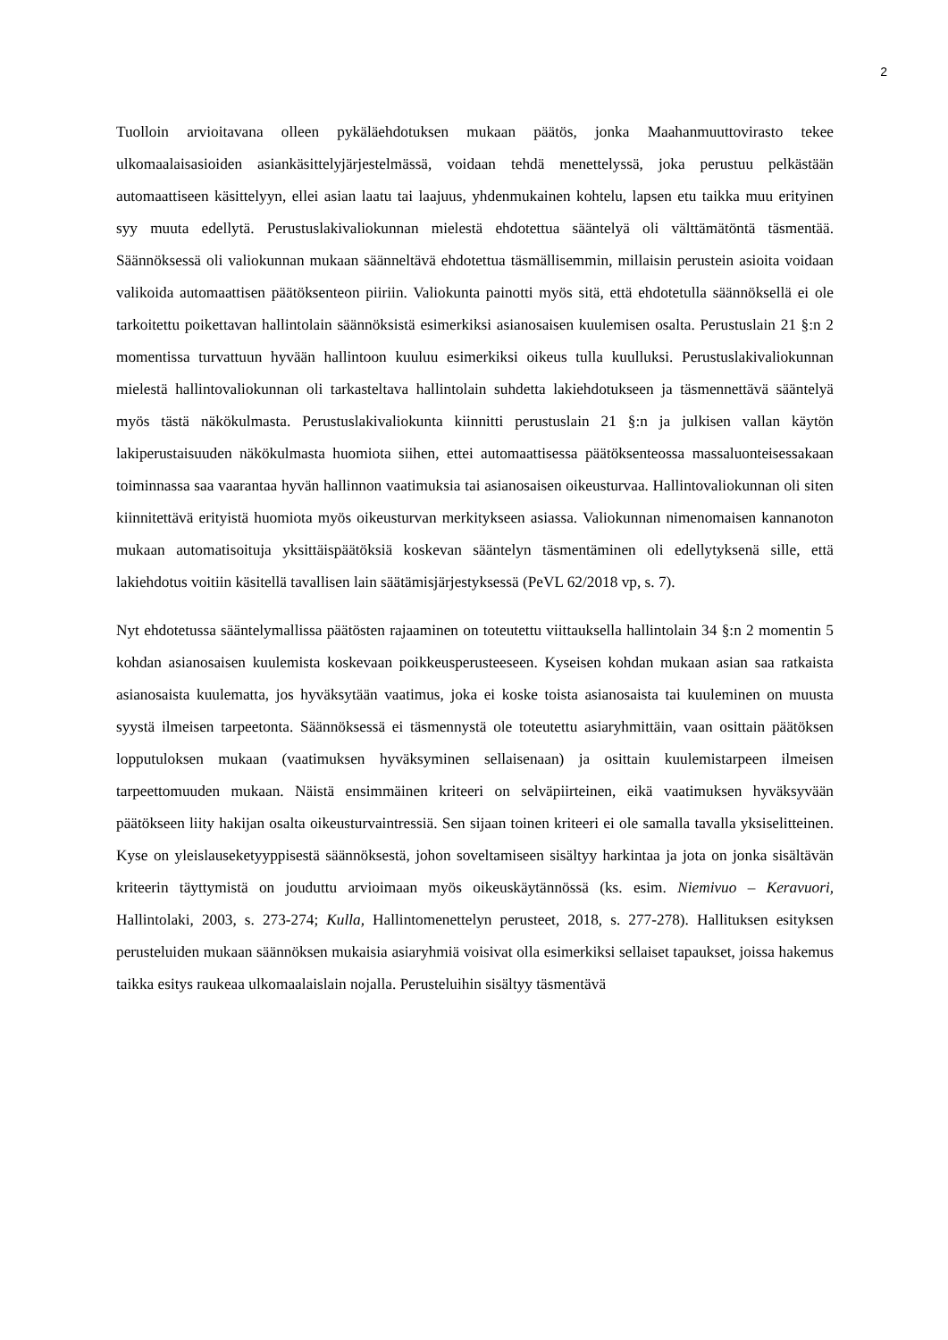2
Tuolloin arvioitavana olleen pykäläehdotuksen mukaan päätös, jonka Maahanmuuttovirasto tekee ulkomaalaisasioiden asiankäsittelyjärjestelmässä, voidaan tehdä menettelyssä, joka perustuu pelkästään automaattiseen käsittelyyn, ellei asian laatu tai laajuus, yhdenmukainen kohtelu, lapsen etu taikka muu erityinen syy muuta edellytä. Perustuslakivaliokunnan mielestä ehdotettua sääntelyä oli välttämätöntä täsmentää. Säännöksessä oli valiokunnan mukaan säänneltävä ehdotettua täsmällisemmin, millaisin perustein asioita voidaan valikoida automaattisen päätöksenteon piiriin. Valiokunta painotti myös sitä, että ehdotetulla säännöksellä ei ole tarkoitettu poikettavan hallintolain säännöksistä esimerkiksi asianosaisen kuulemisen osalta. Perustuslain 21 §:n 2 momentissa turvattuun hyvään hallintoon kuuluu esimerkiksi oikeus tulla kuulluksi. Perustuslakivaliokunnan mielestä hallintovaliokunnan oli tarkasteltava hallintolain suhdetta lakiehdotukseen ja täsmennettävä sääntelyä myös tästä näkökulmasta. Perustuslakivaliokunta kiinnitti perustuslain 21 §:n ja julkisen vallan käytön lakiperustaisuuden näkökulmasta huomiota siihen, ettei automaattisessa päätöksenteossa massaluonteisessakaan toiminnassa saa vaarantaa hyvän hallinnon vaatimuksia tai asianosaisen oikeusturvaa. Hallintovaliokunnan oli siten kiinnitettävä erityistä huomiota myös oikeusturvan merkitykseen asiassa. Valiokunnan nimenomaisen kannanoton mukaan automatisoituja yksittäispäätöksiä koskevan sääntelyn täsmentäminen oli edellytyksenä sille, että lakiehdotus voitiin käsitellä tavallisen lain säätämisjärjestyksessä (PeVL 62/2018 vp, s. 7).
Nyt ehdotetussa sääntelymallissa päätösten rajaaminen on toteutettu viittauksella hallintolain 34 §:n 2 momentin 5 kohdan asianosaisen kuulemista koskevaan poikkeusperusteeseen. Kyseisen kohdan mukaan asian saa ratkaista asianosaista kuulematta, jos hyväksytään vaatimus, joka ei koske toista asianosaista tai kuuleminen on muusta syystä ilmeisen tarpeetonta. Säännöksessä ei täsmennystä ole toteutettu asiaryhmittäin, vaan osittain päätöksen lopputuloksen mukaan (vaatimuksen hyväksyminen sellaisenaan) ja osittain kuulemistarpeen ilmeisen tarpeettomuuden mukaan. Näistä ensimmäinen kriteeri on selväpiirteinen, eikä vaatimuksen hyväksyvään päätökseen liity hakijan osalta oikeusturvaintressiä. Sen sijaan toinen kriteeri ei ole samalla tavalla yksiselitteinen. Kyse on yleislauseketyyppisestä säännöksestä, johon soveltamiseen sisältyy harkintaa ja jota on jonka sisältävän kriteerin täyttymistä on jouduttu arvioimaan myös oikeuskäytännössä (ks. esim. Niemivuo – Keravuori, Hallintolaki, 2003, s. 273-274; Kulla, Hallintomenettelyn perusteet, 2018, s. 277-278). Hallituksen esityksen perusteluiden mukaan säännöksen mukaisia asiaryhmiä voisivat olla esimerkiksi sellaiset tapaukset, joissa hakemus taikka esitys raukeaa ulkomaalaislain nojalla. Perusteluihin sisältyy täsmentävä